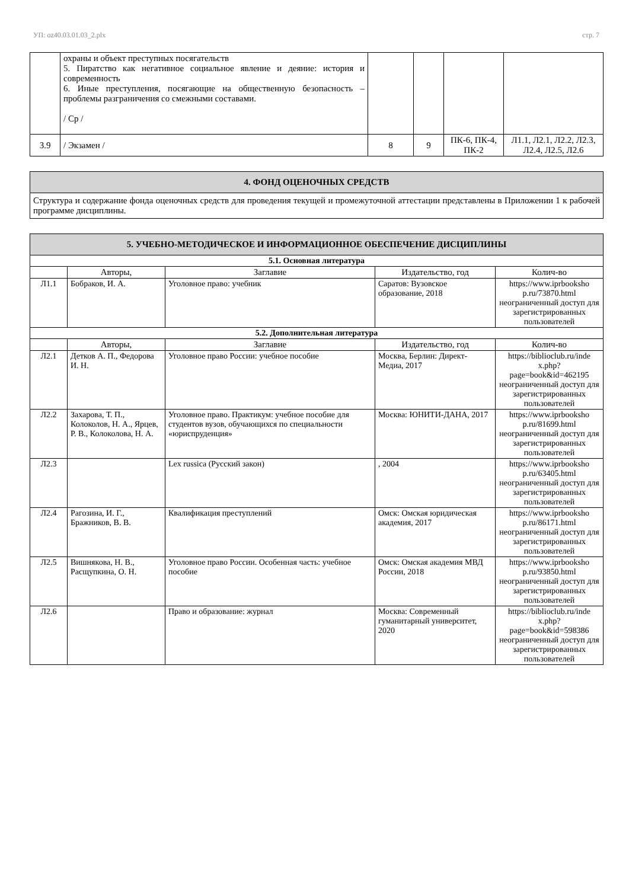УП: oz40.03.01.03_2.plx стр. 7
| | охраны и объект преступных посягательств 5. Пиратство как негативное социальное явление и деяние: история и современность 6. Иные преступления, посягающие на общественную безопасность – проблемы разграничения со смежными составами. / Ср / | | | | |
| 3.9 | / Экзамен / | 8 | 9 | ПК-6, ПК-4, ПК-2 | Л1.1, Л2.1, Л2.2, Л2.3, Л2.4, Л2.5, Л2.6 |
4. ФОНД ОЦЕНОЧНЫХ СРЕДСТВ
Структура и содержание фонда оценочных средств для проведения текущей и промежуточной аттестации представлены в Приложении 1 к рабочей программе дисциплины.
5. УЧЕБНО-МЕТОДИЧЕСКОЕ И ИНФОРМАЦИОННОЕ ОБЕСПЕЧЕНИЕ ДИСЦИПЛИНЫ
| 5.1. Основная литература | | | | |
| | Авторы, | Заглавие | Издательство, год | Колич-во |
| Л1.1 | Бобраков, И. А. | Уголовное право: учебник | Саратов: Вузовское образование, 2018 | https://www.iprbooksho p.ru/73870.html неограниченный доступ для зарегистрированных пользователей |
| 5.2. Дополнительная литература | | | | |
| | Авторы, | Заглавие | Издательство, год | Колич-во |
| Л2.1 | Детков А. П., Федорова И. Н. | Уголовное право России: учебное пособие | Москва, Берлин: Директ-Медиа, 2017 | https://biblioclub.ru/inde x.php? page=book&id=462195 неограниченный доступ для зарегистрированных пользователей |
| Л2.2 | Захарова, Т. П., Колоколов, Н. А., Ярцев, Р. В., Колоколова, Н. А. | Уголовное право. Практикум: учебное пособие для студентов вузов, обучающихся по специальности «юриспруденция» | Москва: ЮНИТИ-ДАНА, 2017 | https://www.iprbooksho p.ru/81699.html неограниченный доступ для зарегистрированных пользователей |
| Л2.3 | | Lex russica (Русский закон) | , 2004 | https://www.iprbooksho p.ru/63405.html неограниченный доступ для зарегистрированных пользователей |
| Л2.4 | Рагозина, И. Г., Бражников, В. В. | Квалификация преступлений | Омск: Омская юридическая академия, 2017 | https://www.iprbooksho p.ru/86171.html неограниченный доступ для зарегистрированных пользователей |
| Л2.5 | Вишнякова, Н. В., Расщупкина, О. Н. | Уголовное право России. Особенная часть: учебное пособие | Омск: Омская академия МВД России, 2018 | https://www.iprbooksho p.ru/93850.html неограниченный доступ для зарегистрированных пользователей |
| Л2.6 | | Право и образование: журнал | Москва: Современный гуманитарный университет, 2020 | https://biblioclub.ru/inde x.php? page=book&id=598386 неограниченный доступ для зарегистрированных пользователей |